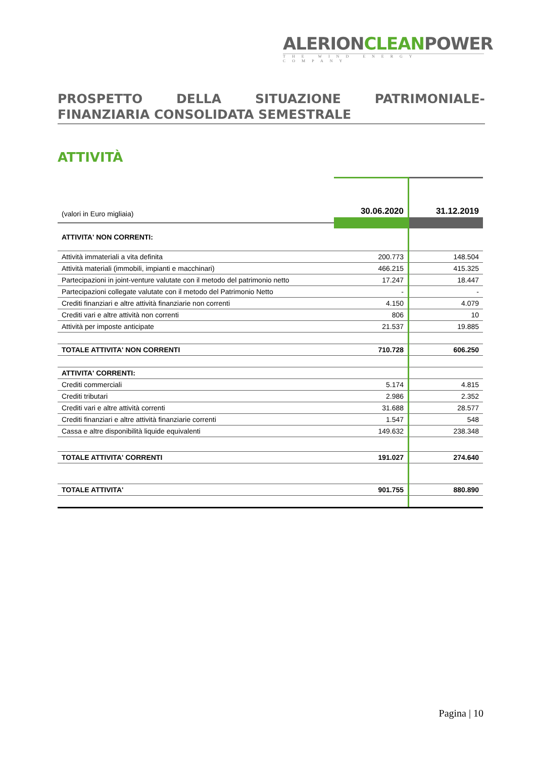ALERIONCLEANPOWER
THE WIND ENERGY COMPANY
PROSPETTO DELLA SITUAZIONE PATRIMONIALE-FINANZIARIA CONSOLIDATA SEMESTRALE
ATTIVITÀ
| (valori in Euro migliaia) | 30.06.2020 | 31.12.2019 |
| ATTIVITA' NON CORRENTI: | | |
| Attività immateriali a vita definita | 200.773 | 148.504 |
| Attività materiali (immobili, impianti e macchinari) | 466.215 | 415.325 |
| Partecipazioni in joint-venture valutate con il metodo del patrimonio netto | 17.247 | 18.447 |
| Partecipazioni collegate valutate con il metodo del Patrimonio Netto | - | - |
| Crediti finanziari e altre attività finanziarie non correnti | 4.150 | 4.079 |
| Crediti vari e altre attività non correnti | 806 | 10 |
| Attività per imposte anticipate | 21.537 | 19.885 |
| TOTALE ATTIVITA' NON CORRENTI | 710.728 | 606.250 |
| ATTIVITA' CORRENTI: | | |
| Crediti commerciali | 5.174 | 4.815 |
| Crediti tributari | 2.986 | 2.352 |
| Crediti vari e altre attività correnti | 31.688 | 28.577 |
| Crediti finanziari e altre attività finanziarie correnti | 1.547 | 548 |
| Cassa e altre disponibilità liquide equivalenti | 149.632 | 238.348 |
| TOTALE ATTIVITA' CORRENTI | 191.027 | 274.640 |
| TOTALE ATTIVITA' | 901.755 | 880.890 |
Pagina | 10